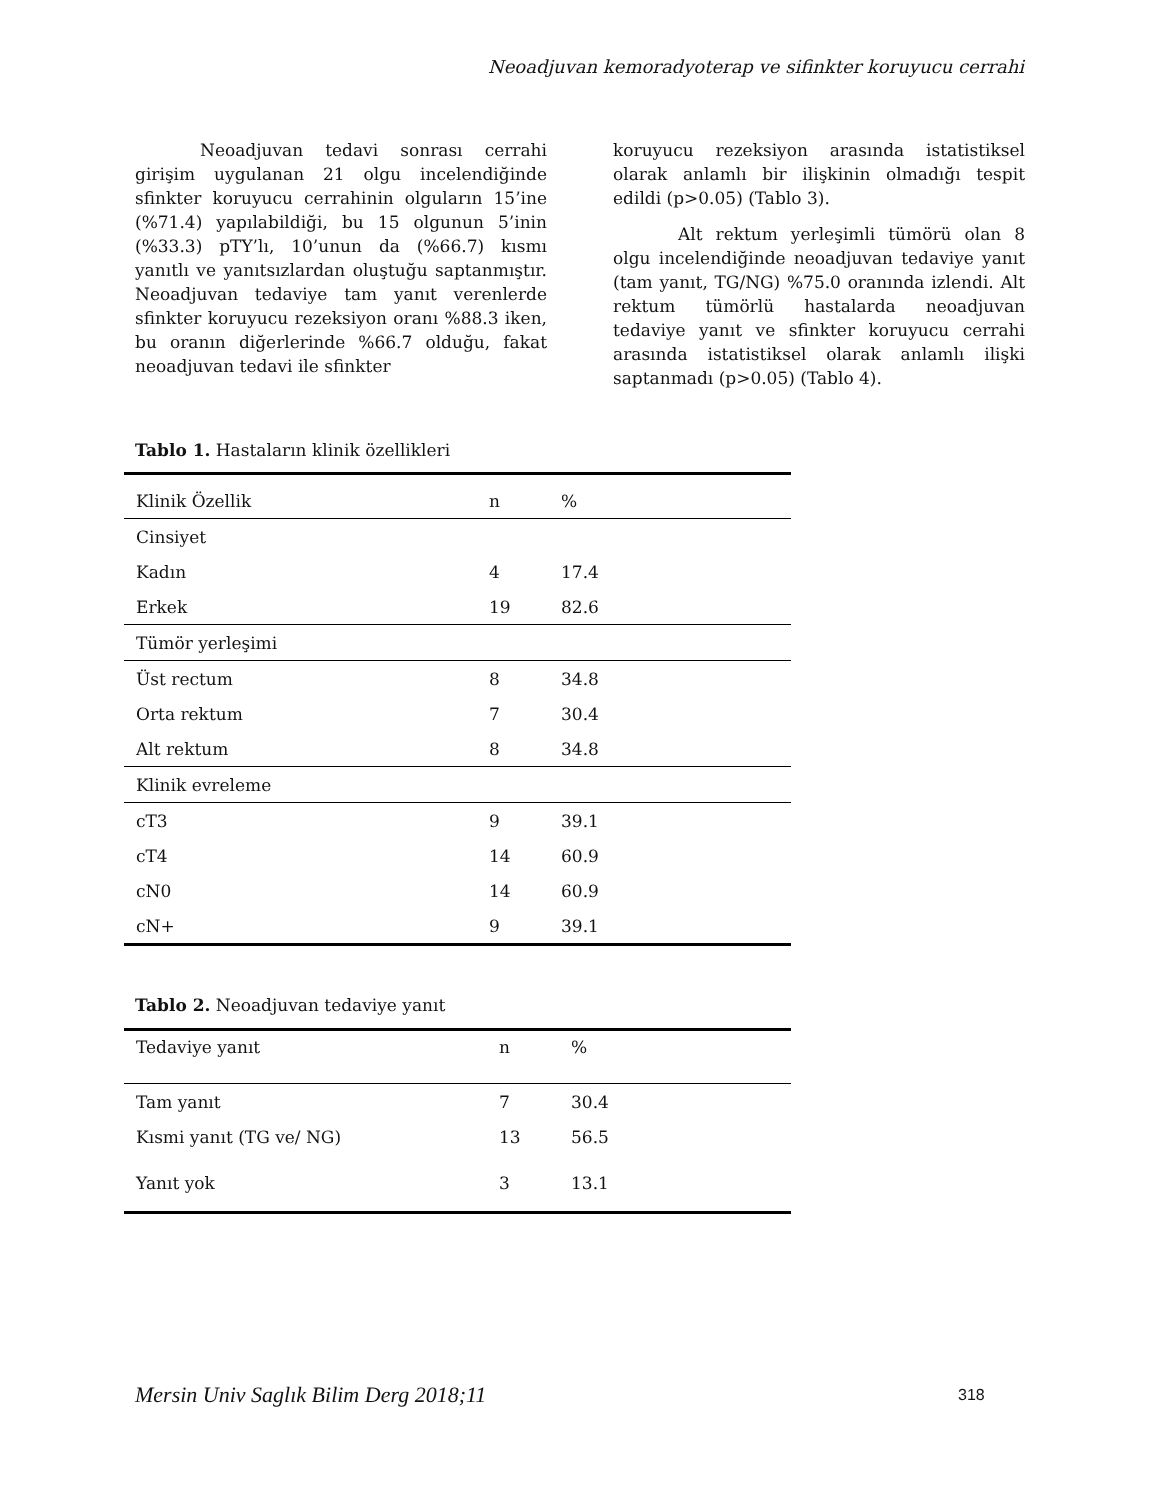Neoadjuvan kemoradyoterap ve sifinkter koruyucu cerrahi
Neoadjuvan tedavi sonrası cerrahi girişim uygulanan 21 olgu incelendiğinde sfinkter koruyucu cerrahinin olguların 15’ine (%71.4) yapılabildiği, bu 15 olgunun 5’inin (%33.3) pTY’lı, 10’unun da (%66.7) kısmı yanıtlı ve yanıtsızlardan oluştuğu saptanmıştır. Neoadjuvan tedaviye tam yanıt verenlerde sfinkter koruyucu rezeksiyon oranı %88.3 iken, bu oranın diğerlerinde %66.7 olduğu, fakat neoadjuvan tedavi ile sfinkter
koruyucu rezeksiyon arasında istatistiksel olarak anlamlı bir ilişkinin olmadığı tespit edildi (p>0.05) (Tablo 3).
Alt rektum yerleşimli tümörü olan 8 olgu incelendiğinde neoadjuvan tedaviye yanıt (tam yanıt, TG/NG) %75.0 oranında izlendi. Alt rektum tümörlü hastalarda neoadjuvan tedaviye yanıt ve sfinkter koruyucu cerrahi arasında istatistiksel olarak anlamlı ilişki saptanmadı (p>0.05) (Tablo 4).
Tablo 1. Hastaların klinik özellikleri
| Klinik Özellik | n | % |
| --- | --- | --- |
| Cinsiyet | | |
| Kadın | 4 | 17.4 |
| Erkek | 19 | 82.6 |
| Tümör yerleşimi | | |
| Üst rectum | 8 | 34.8 |
| Orta rektum | 7 | 30.4 |
| Alt rektum | 8 | 34.8 |
| Klinik evreleme | | |
| cT3 | 9 | 39.1 |
| cT4 | 14 | 60.9 |
| cN0 | 14 | 60.9 |
| cN+ | 9 | 39.1 |
Tablo 2. Neoadjuvan tedaviye yanıt
| Tedaviye yanıt | n | % |
| --- | --- | --- |
| Tam yanıt | 7 | 30.4 |
| Kısmi yanıt (TG ve/ NG) | 13 | 56.5 |
| Yanıt yok | 3 | 13.1 |
Mersin Univ Saglık Bilim Derg 2018;11
318